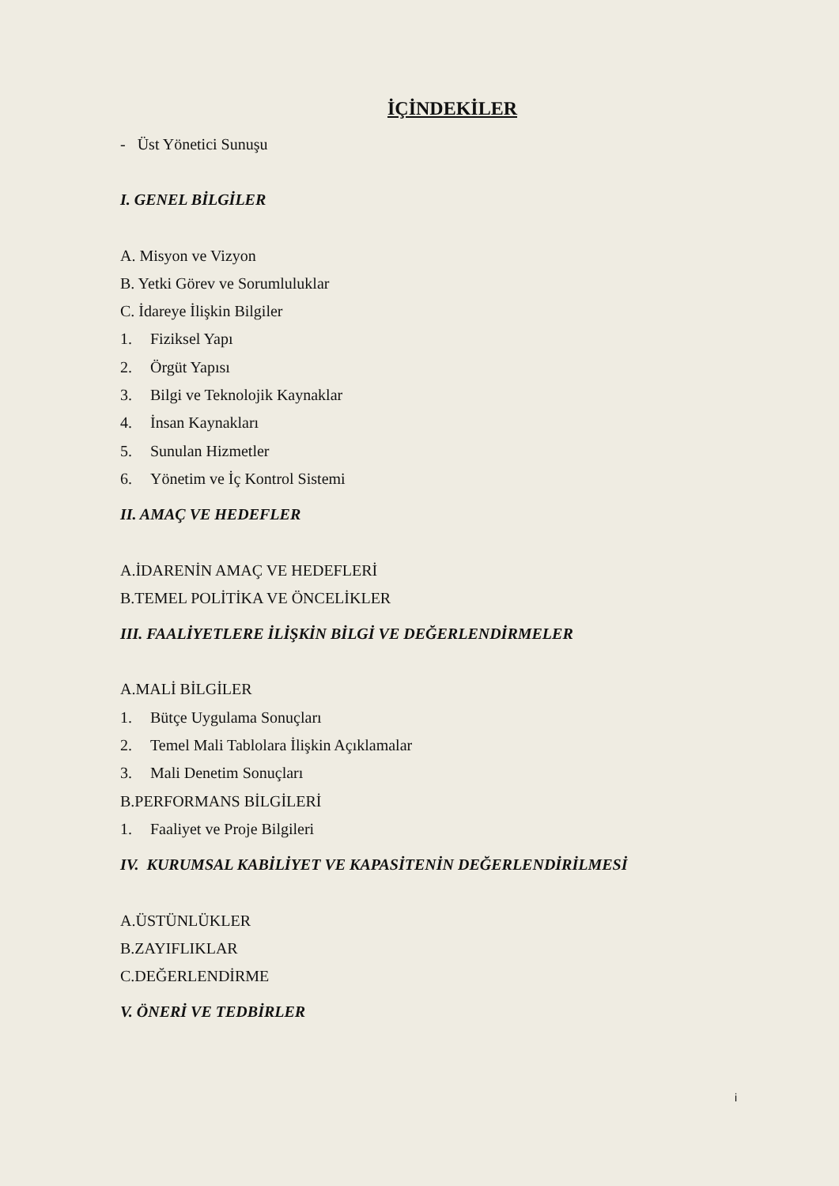İÇİNDEKİLER
- Üst Yönetici Sunuşu
I. GENEL BİLGİLER
A. Misyon ve Vizyon
B. Yetki Görev ve Sorumluluklar
C. İdareye İlişkin Bilgiler
1. Fiziksel Yapı
2. Örgüt Yapısı
3. Bilgi ve Teknolojik Kaynaklar
4. İnsan Kaynakları
5. Sunulan Hizmetler
6. Yönetim ve İç Kontrol Sistemi
II. AMAÇ VE HEDEFLER
A.İDARENİN AMAÇ VE HEDEFLERİ
B.TEMEL POLİTİKA VE ÖNCELİKLER
III. FAALİYETLERE İLİŞKİN BİLGİ VE DEĞERLENDİRMELER
A.MALİ BİLGİLER
1. Bütçe Uygulama Sonuçları
2. Temel Mali Tablolara İlişkin Açıklamalar
3. Mali Denetim Sonuçları
B.PERFORMANS BİLGİLERİ
1. Faaliyet ve Proje Bilgileri
IV. KURUMSAL KABİLİYET VE KAPASİTENİN DEĞERLENDİRİLMESİ
A.ÜSTÜNLÜKLER
B.ZAYIFLIKLAR
C.DEĞERLENDİRME
V. ÖNERİ VE TEDBİRLER
i